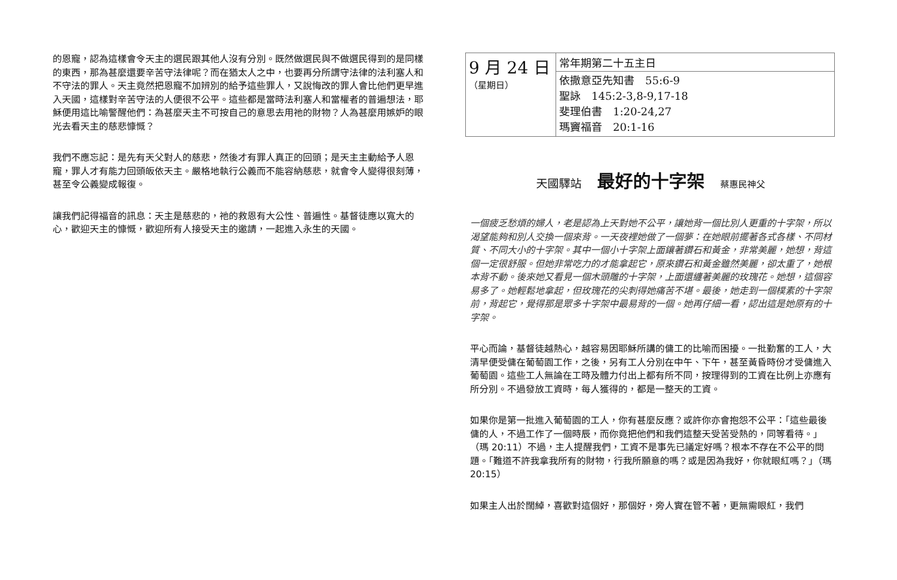的恩寵，認為這樣會令天主的選民跟其他人沒有分別。既然做選民與不做選民得到的是同樣的東西，那為甚麼還要辛苦守法律呢？而在猶太人之中，也要再分所謂守法律的法利塞人和不守法的罪人。天主竟然把恩寵不加辨別的給予這些罪人，又說悔改的罪人會比他們更早進入天國，這樣對辛苦守法的人便很不公平。這些都是當時法利塞人和當權者的普遍想法，耶穌便用這比喻警醒他們：為甚麼天主不可按自己的意思去用祂的財物？人為甚麼用嫉妒的眼光去看天主的慈悲慷慨？
我們不應忘記：是先有天父對人的慈悲，然後才有罪人真正的回頭；是天主主動給予人恩寵，罪人才有能力回頭皈依天主。嚴格地執行公義而不能容納慈悲，就會令人變得很刻薄，甚至令公義變成報復。
讓我們記得福音的訊息：天主是慈悲的，祂的救恩有大公性、普遍性。基督徒應以寬大的心，歡迎天主的慷慨，歡迎所有人接受天主的邀請，一起進入永生的天國。
| 9 月 24 日 （星期日） | 常年期第二十五主日 |
| | 依撒意亞先知書 55:6-9 聖詠 145:2-3,8-9,17-18 斐理伯書 1:20-24,27 瑪竇福音 20:1-16 |
天國驛站 最好的十字架 蔡惠民神父
一個疲乏愁煩的婦人，老是認為上天對她不公平，讓她背一個比別人更重的十字架，所以渴望能夠和別人交換一個來背。一天夜裡她做了一個夢：在她眼前擺著各式各樣、不同材質、不同大小的十字架。其中一個小十字架上面鑲著鑽石和黃金，非常美麗，她想，背這個一定很舒服。但她非常吃力的才能拿起它，原來鑽石和黃金雖然美麗，卻太重了，她根本背不動。後來她又看見一個木頭雕的十字架，上面還纏著美麗的玫瑰花。她想，這個容易多了。她輕鬆地拿起，但玫瑰花的尖刺得她痛苦不堪。最後，她走到一個樸素的十字架前，背起它，覺得那是眾多十字架中最易背的一個。她再仔細一看，認出這是她原有的十字架。
平心而論，基督徒越熱心，越容易因耶穌所講的傭工的比喻而困擾。一批勤奮的工人，大清早便受傭在葡萄園工作，之後，另有工人分別在中午、下午，甚至黃昏時份才受傭進入葡萄園。這些工人無論在工時及體力付出上都有所不同，按理得到的工資在比例上亦應有所分別。不過發放工資時，每人獲得的，都是一整天的工資。
如果你是第一批進入葡萄園的工人，你有甚麼反應？或許你亦會抱怨不公平：「這些最後傭的人，不過工作了一個時辰，而你竟把他們和我們這整天受苦受熱的，同等看待。」（瑪 20:11）不過，主人提醒我們，工資不是事先已議定好嗎？根本不存在不公平的問題。「難道不許我拿我所有的財物，行我所願意的嗎？或是因為我好，你就眼紅嗎？」（瑪 20:15）
如果主人出於闊綽，喜歡對這個好，那個好，旁人實在管不著，更無需眼紅，我們